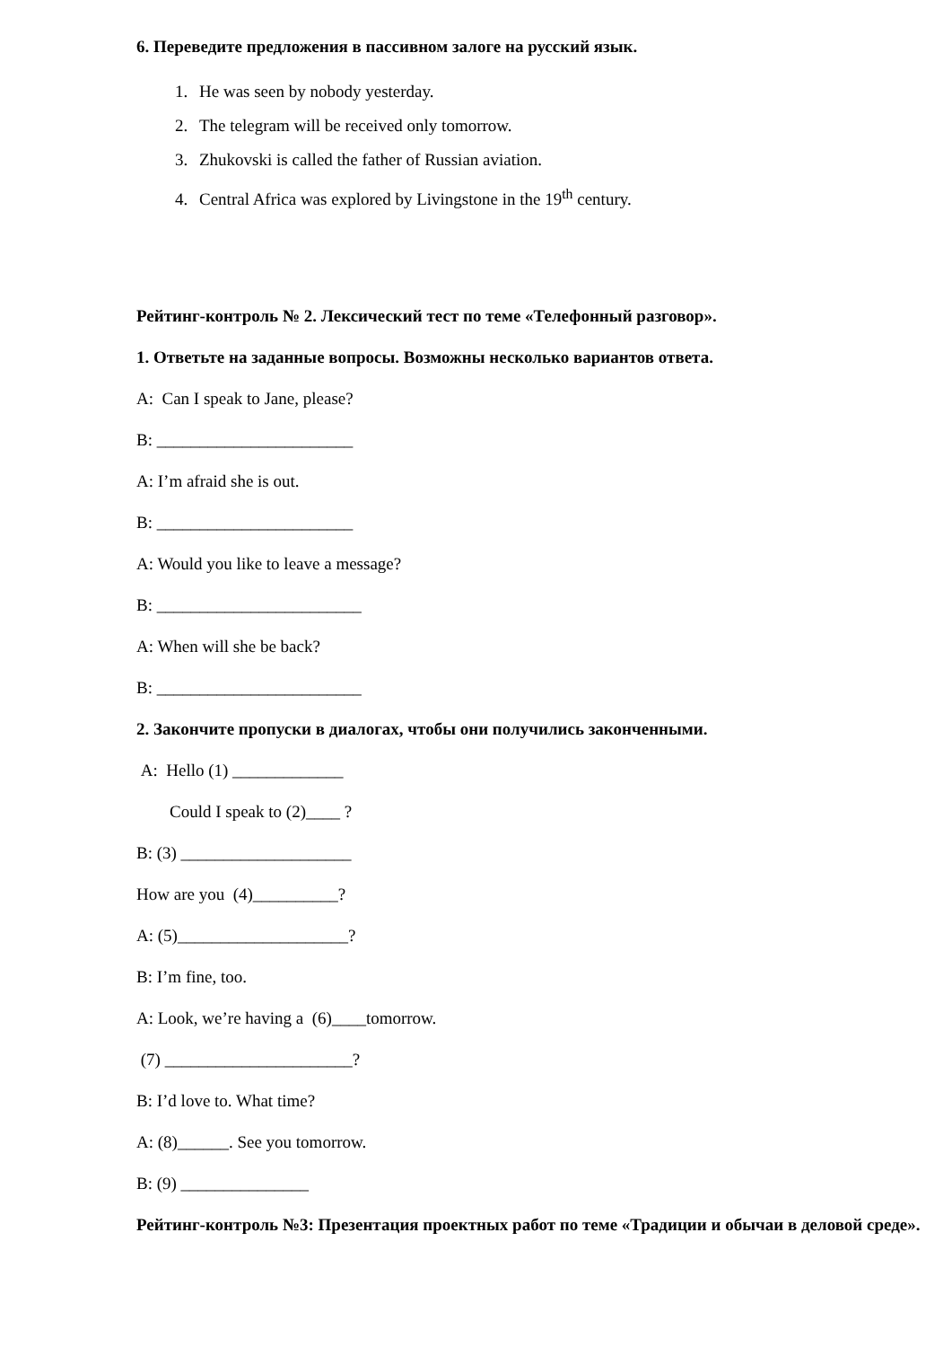6. Переведите предложения в пассивном залоге на русский язык.
1. He was seen by nobody yesterday.
2. The telegram will be received only tomorrow.
3. Zhukovski is called the father of Russian aviation.
4. Central Africa was explored by Livingstone in the 19<sup>th</sup> century.
Рейтинг-контроль № 2. Лексический тест по теме «Телефонный разговор».
1. Ответьте на заданные вопросы. Возможны несколько вариантов ответа.
A: Can I speak to Jane, please?
B: _______________________
A: I’m afraid she is out.
B: _______________________
A: Would you like to leave a message?
B: ________________________
A: When will she be back?
B: ________________________
2. Закончите пропуски в диалогах, чтобы они получились законченными.
A: Hello (1) _____________
Could I speak to (2)____ ?
B: (3) ____________________
How are you (4)__________?
A: (5)____________________?
B: I’m fine, too.
A: Look, we’re having a (6)____tomorrow.
(7) ______________________?
B: I’d love to. What time?
A: (8)______. See you tomorrow.
B: (9) _______________
Рейтинг-контроль №3: Презентация проектных работ по теме «Традиции и обычаи в деловой среде».